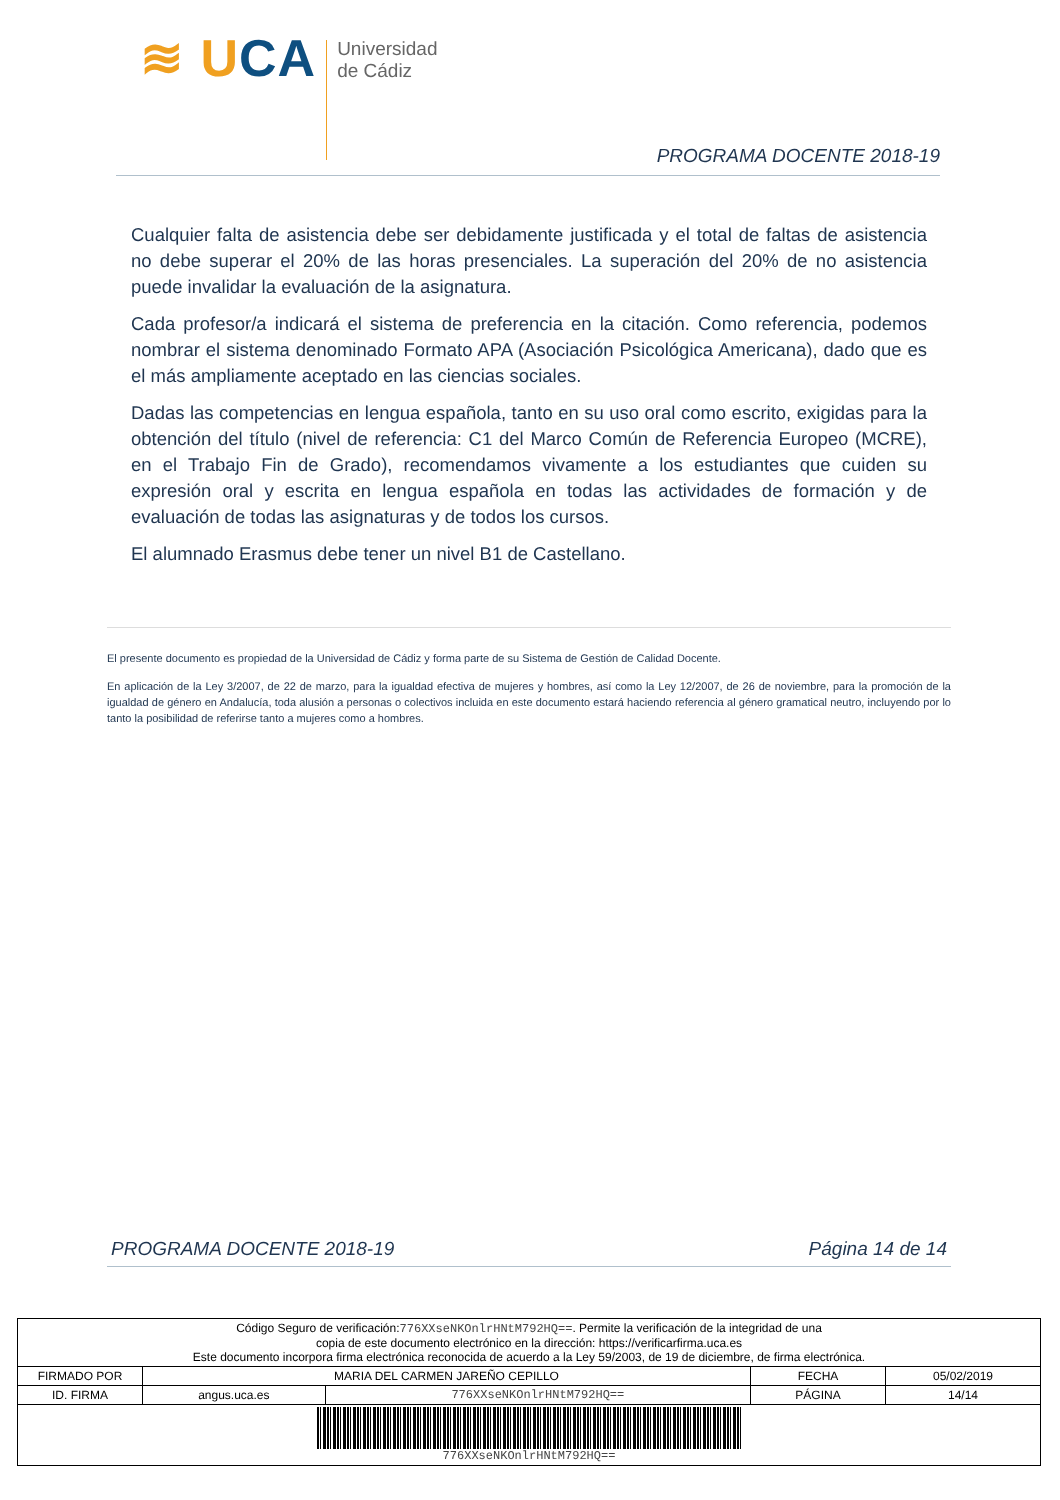≋ UCA
Universidad
de Cádiz
PROGRAMA DOCENTE 2018-19
Cualquier falta de asistencia debe ser debidamente justificada y el total de faltas de asistencia no debe superar el 20% de las horas presenciales. La superación del 20% de no asistencia puede invalidar la evaluación de la asignatura.
Cada profesor/a indicará el sistema de preferencia en la citación. Como referencia, podemos nombrar el sistema denominado Formato APA (Asociación Psicológica Americana), dado que es el más ampliamente aceptado en las ciencias sociales.
Dadas las competencias en lengua española, tanto en su uso oral como escrito, exigidas para la obtención del título (nivel de referencia: C1 del Marco Común de Referencia Europeo (MCRE), en el Trabajo Fin de Grado), recomendamos vivamente a los estudiantes que cuiden su expresión oral y escrita en lengua española en todas las actividades de formación y de evaluación de todas las asignaturas y de todos los cursos.
El alumnado Erasmus debe tener un nivel B1 de Castellano.
El presente documento es propiedad de la Universidad de Cádiz y forma parte de su Sistema de Gestión de Calidad Docente.
En aplicación de la Ley 3/2007, de 22 de marzo, para la igualdad efectiva de mujeres y hombres, así como la Ley 12/2007, de 26 de noviembre, para la promoción de la igualdad de género en Andalucía, toda alusión a personas o colectivos incluida en este documento estará haciendo referencia al género gramatical neutro, incluyendo por lo tanto la posibilidad de referirse tanto a mujeres como a hombres.
PROGRAMA DOCENTE 2018-19 Página 14 de 14
| Código Seguro de verificación: 776XXseNKOnlrHNtM792HQ== . Permite la verificación de la integridad de una copia de este documento electrónico en la dirección: https://verificarfirma.uca.es Este documento incorpora firma electrónica reconocida de acuerdo a la Ley 59/2003, de 19 de diciembre, de firma electrónica. | | | | |
| FIRMADO POR | MARIA DEL CARMEN JAREÑO CEPILLO | | FECHA | 05/02/2019 |
| ID. FIRMA | angus.uca.es | 776XXseNKOnlrHNtM792HQ== | PÁGINA | 14/14 |
| 776XXseNKOnlrHNtM792HQ== | | | | |